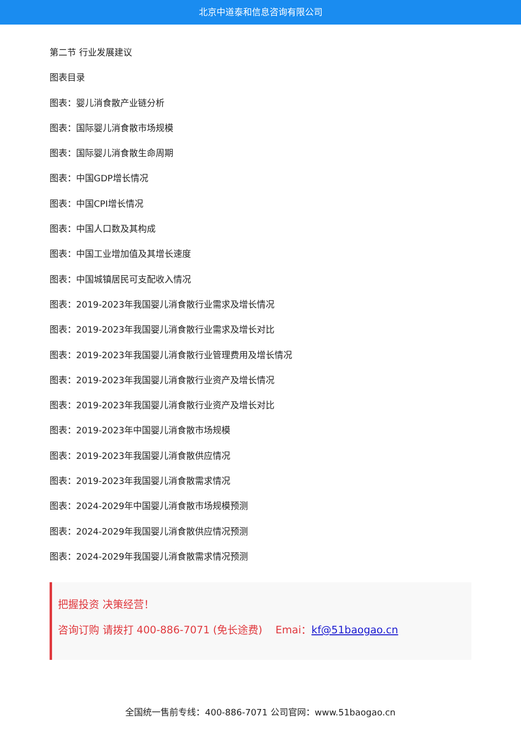北京中道泰和信息咨询有限公司
第二节 行业发展建议
图表目录
图表：婴儿消食散产业链分析
图表：国际婴儿消食散市场规模
图表：国际婴儿消食散生命周期
图表：中国GDP增长情况
图表：中国CPI增长情况
图表：中国人口数及其构成
图表：中国工业增加值及其增长速度
图表：中国城镇居民可支配收入情况
图表：2019-2023年我国婴儿消食散行业需求及增长情况
图表：2019-2023年我国婴儿消食散行业需求及增长对比
图表：2019-2023年我国婴儿消食散行业管理费用及增长情况
图表：2019-2023年我国婴儿消食散行业资产及增长情况
图表：2019-2023年我国婴儿消食散行业资产及增长对比
图表：2019-2023年中国婴儿消食散市场规模
图表：2019-2023年我国婴儿消食散供应情况
图表：2019-2023年我国婴儿消食散需求情况
图表：2024-2029年中国婴儿消食散市场规模预测
图表：2024-2029年我国婴儿消食散供应情况预测
图表：2024-2029年我国婴儿消食散需求情况预测
把握投资 决策经营！
咨询订购 请拨打 400-886-7071 (免长途费) Emai：kf@51baogao.cn
全国统一售前专线：400-886-7071 公司官网：www.51baogao.cn